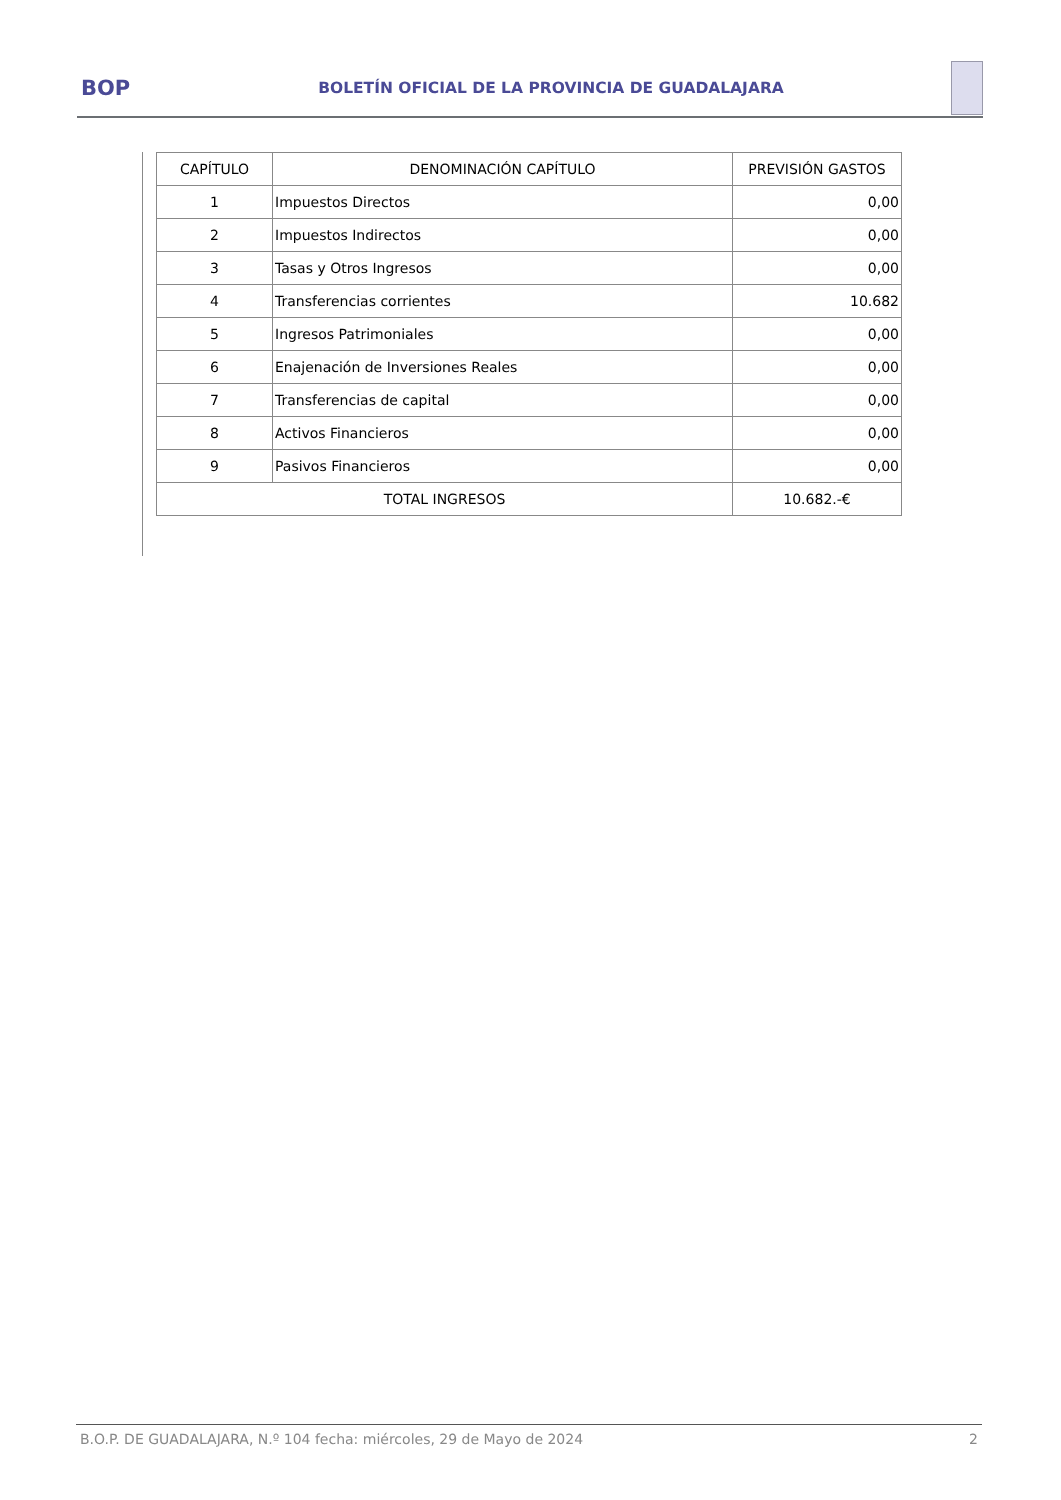BOP
BOLETÍN OFICIAL DE LA PROVINCIA DE GUADALAJARA
| CAPÍTULO | DENOMINACIÓN CAPÍTULO | PREVISIÓN GASTOS |
| --- | --- | --- |
| 1 | Impuestos Directos | 0,00 |
| 2 | Impuestos Indirectos | 0,00 |
| 3 | Tasas y Otros Ingresos | 0,00 |
| 4 | Transferencias corrientes | 10.682 |
| 5 | Ingresos Patrimoniales | 0,00 |
| 6 | Enajenación de Inversiones Reales | 0,00 |
| 7 | Transferencias de capital | 0,00 |
| 8 | Activos Financieros | 0,00 |
| 9 | Pasivos Financieros | 0,00 |
| TOTAL INGRESOS | | 10.682.-€ |
B.O.P. DE GUADALAJARA, N.º 104 fecha: miércoles, 29 de Mayo de 2024 2